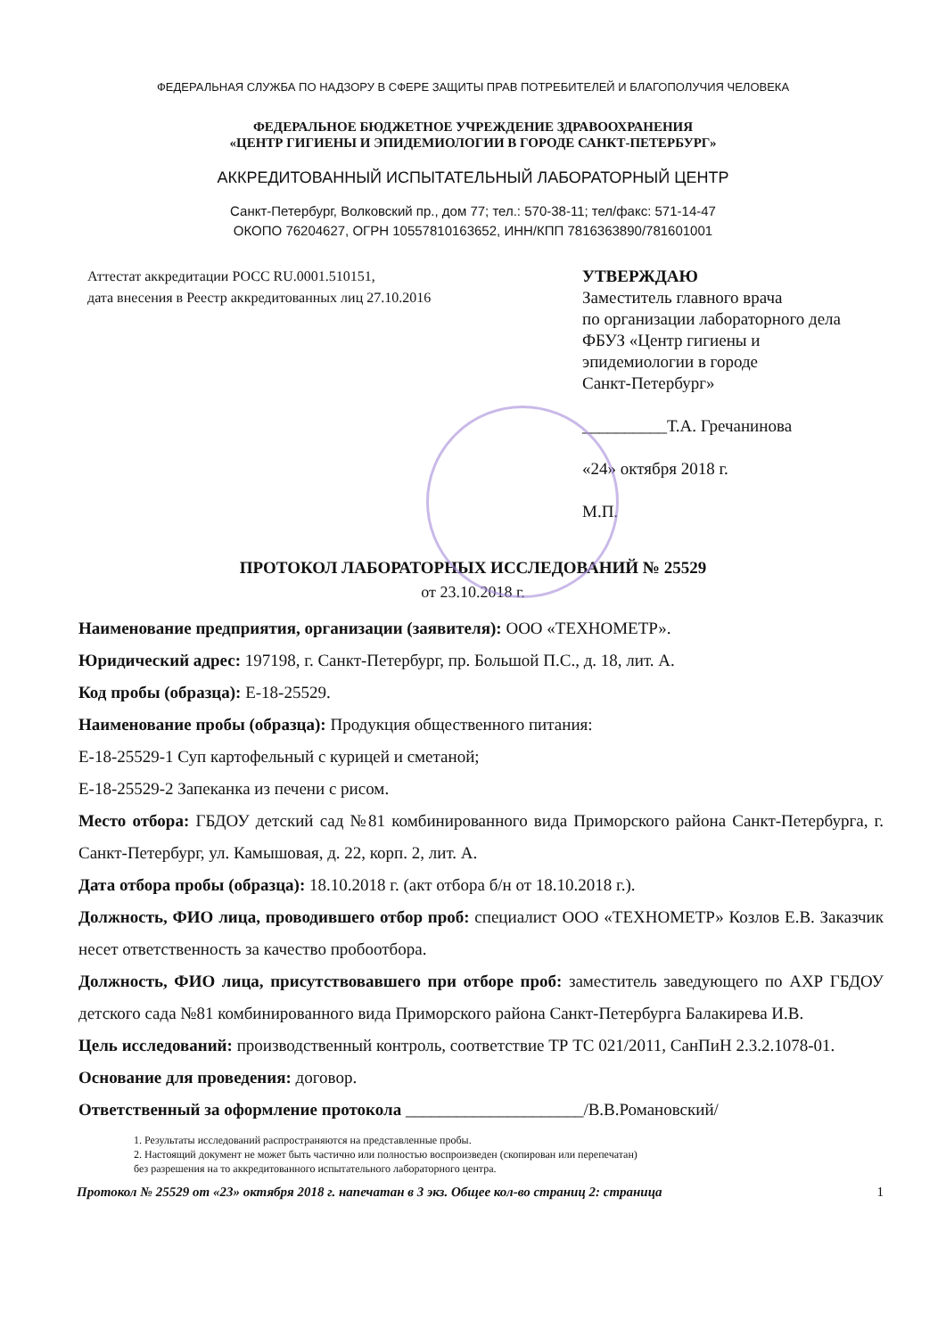ФЕДЕРАЛЬНАЯ СЛУЖБА ПО НАДЗОРУ В СФЕРЕ ЗАЩИТЫ ПРАВ ПОТРЕБИТЕЛЕЙ И БЛАГОПОЛУЧИЯ ЧЕЛОВЕКА
ФЕДЕРАЛЬНОЕ БЮДЖЕТНОЕ УЧРЕЖДЕНИЕ ЗДРАВООХРАНЕНИЯ
«ЦЕНТР ГИГИЕНЫ И ЭПИДЕМИОЛОГИИ В ГОРОДЕ САНКТ-ПЕТЕРБУРГ»
АККРЕДИТОВАННЫЙ ИСПЫТАТЕЛЬНЫЙ ЛАБОРАТОРНЫЙ ЦЕНТР
Санкт-Петербург, Волковский пр., дом 77; тел.: 570-38-11; тел/факс: 571-14-47
ОКОПО 76204627, ОГРН 10557810163652, ИНН/КПП 7816363890/781601001
Аттестат аккредитации РОСС RU.0001.510151,
дата внесения в Реестр аккредитованных лиц 27.10.2016
УТВЕРЖДАЮ
Заместитель главного врача
по организации лабораторного дела
ФБУЗ «Центр гигиены и
эпидемиологии в городе
Санкт-Петербург»
__________Т.А. Гречанинова
«24» октября 2018 г.
М.П.
ПРОТОКОЛ ЛАБОРАТОРНЫХ ИССЛЕДОВАНИЙ № 25529
от 23.10.2018 г.
Наименование предприятия, организации (заявителя): ООО «ТЕХНОМЕТР».
Юридический адрес: 197198, г. Санкт-Петербург, пр. Большой П.С., д. 18, лит. А.
Код пробы (образца): Е-18-25529.
Наименование пробы (образца): Продукция общественного питания:
Е-18-25529-1 Суп картофельный с курицей и сметаной;
Е-18-25529-2 Запеканка из печени с рисом.
Место отбора: ГБДОУ детский сад №81 комбинированного вида Приморского района Санкт-Петербурга, г. Санкт-Петербург, ул. Камышовая, д. 22, корп. 2, лит. А.
Дата отбора пробы (образца): 18.10.2018 г. (акт отбора б/н от 18.10.2018 г.).
Должность, ФИО лица, проводившего отбор проб: специалист ООО «ТЕХНОМЕТР» Козлов Е.В. Заказчик несет ответственность за качество пробоотбора.
Должность, ФИО лица, присутствовавшего при отборе проб: заместитель заведующего по АХР ГБДОУ детского сада №81 комбинированного вида Приморского района Санкт-Петербурга Балакирева И.В.
Цель исследований: производственный контроль, соответствие ТР ТС 021/2011, СанПиН 2.3.2.1078-01.
Основание для проведения: договор.
Ответственный за оформление протокола _____________________/В.В.Романовский/
1. Результаты исследований распространяются на представленные пробы.
2. Настоящий документ не может быть частично или полностью воспроизведен (скопирован или перепечатан)
без разрешения на то аккредитованного испытательного лабораторного центра.
Протокол № 25529 от «23» октября 2018 г. напечатан в 3 экз. Общее кол-во страниц 2: страница 1